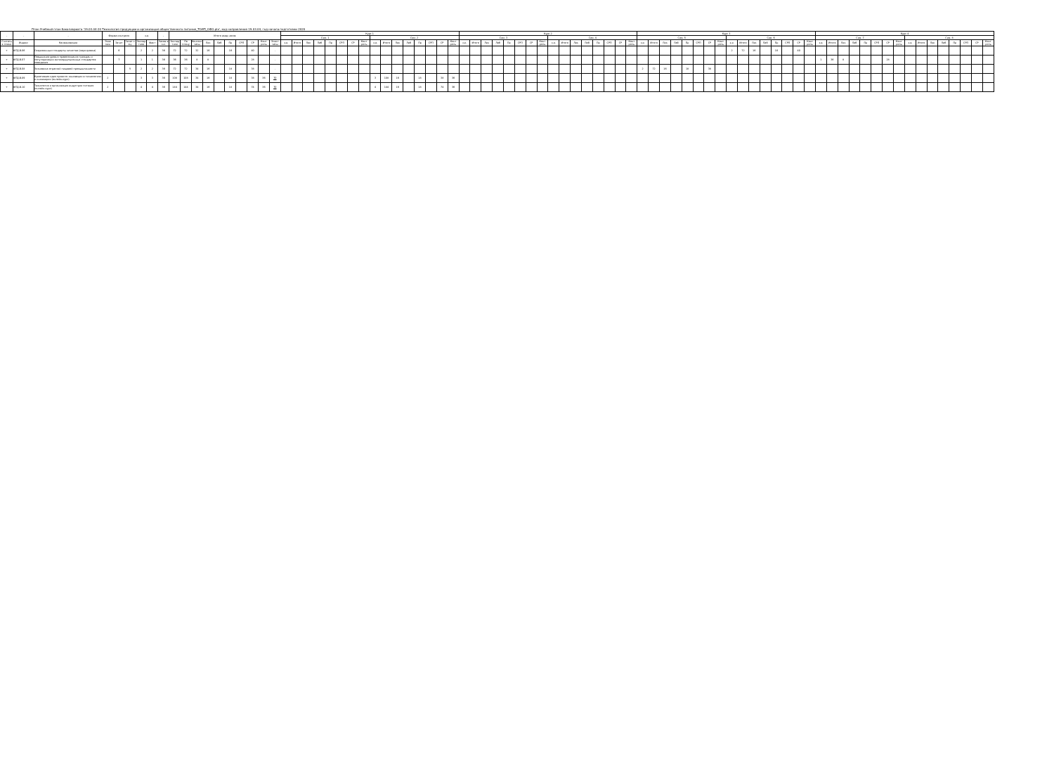План Учебный план бакалавриата '19.03.04-20 Технология продукции и организация общественного питания_ТОИП_ОФО.plx', код направления 19.03.04, год начала подготовки 2020
| - | - | - | Форма контроля | | | з.е. | | - | Итого акад.часов | | | | | | | | | | Курс 1 | | | | | | | | | | | | | | | | Курс 2 | | | | | | | | | | | | | | | | Курс 3 | | | | | | | | | | | | | | | | Курс 4 | | | | | | | | | | | | | | | |
| --- | --- | --- | --- | --- | --- | --- | --- | --- | --- | --- | --- | --- | --- | --- | --- | --- | --- | --- | --- | --- | --- | --- | --- | --- | --- | --- | --- | --- | --- | --- | --- | --- | --- | --- | --- | --- | --- | --- | --- | --- | --- | --- | --- | --- | --- | --- | --- | --- | --- | --- | --- | --- | --- | --- | --- | --- | --- | --- | --- | --- | --- | --- | --- | --- | --- | --- | --- | --- | --- | --- | --- | --- | --- | --- | --- | --- | --- | --- | --- | --- | --- | --- |
| | | | | | | | | | | | | | | | | | | | Сем. 1 | | | | | | | | Сем. 2 | | | | | | | | Сем. 3 | | | | | | | | Сем. 4 | | | | | | | | Сем. 5 | | | | | | | | Сем. 6 | | | | | | | | Сем. 7 | | | | | | | | Сем. 8 | | | | | | | |
| Считать в плане | Индекс | Наименование | Экза мен | Зачет | Зачет с оц. | Экспер тное | Факт | Часов в з.е. | Экспер тное | По плану | Контакт часы | Лек | Лаб | Пр | СРП | СР | Конт роль | Элект часы | з.е. | Итого | Лек | Лаб | Пр | СРП | СР | Конт роль | з.е. | Итого | Лек | Лаб | Пр | СРП | СР | Конт роль | з.е. | Итого | Лек | Лаб | Пр | СРП | СР | Конт роль | з.е. | Итого | Лек | Лаб | Пр | СРП | СР | Конт роль | з.е. | Итого | Лек | Лаб | Пр | СРП | СР | Конт роль | з.е. | Итого | Лек | Лаб | Пр | СРП | СР | Конт роль | з.е. | Итого | Лек | Лаб | Пр | СРП | СР | Конт роль | з.е. | Итого | Лек | Лаб | Пр | СРП | СР | Конт роль |
| + | ФТД.В.06 | Современные стандарты качества (маркировка) | | 6 | | 2 | 2 | 36 | 72 | 72 | 32 | 16 | | 16 | | 40 | | . | | | | | | | | | | | | | | | | | | | | | | | | | | | | | | | | | | | | | | | | | 2 | 72 | 16 | | 16 | | 40 | | | | | | | | | | | | | | | | | |
| + | ФТД.В.07 | Повышение уровня правосознания граждан и популяризации антикоррупционных стандартов поведения | | 7 | | 1 | 1 | 36 | 36 | 36 | 8 | 8 | | | | 28 | | . | | | | | | | | | | | | | | | | | | | | | | | | | | | | | | | | | | | | | | | | | | | | | | | | | 1 | 36 | 8 | | | | 28 | | | | | | | | | |
| + | ФТД.В.08 | Экономика отраслей пищевой промышленности | | | 5 | 2 | 2 | 36 | 72 | 72 | 34 | 16 | | 18 | | 38 | | . | | | | | | | | | | | | | | | | | | | | | | | | | | | | | | | | | 2 | 72 | 16 | | 18 | | 38 | | | | | | | | | | | | | | | | | | | | | | | | | |
| + | ФТД.В.09 | Креативная идея проекта: инновации в технологиях и инженерии (онлайн-курс) | 2 | | | 3 | 3 | 36 | 108 | 108 | 34 | 16 | | 18 | | 38 | 36 | 70 | | | | | | | | | 3 | 108 | 16 | | 18 | | 38 | 36 | | | | | | | | | | | | | | | | | | | | | | | | | | | | | | | | | | | | | | | | | | | | | | | | |
| + | ФТД.В.10 | Технология и организация индустрии питания (онлайн-курс) | 2 | | | 4 | 4 | 36 | 144 | 144 | 34 | 16 | | 18 | | 74 | 36 | 70 | | | | | | | | | 4 | 144 | 16 | | 18 | | 74 | 36 | | | | | | | | | | | | | | | | | | | | | | | | | | | | | | | | | | | | | | | | | | | | | | | | |